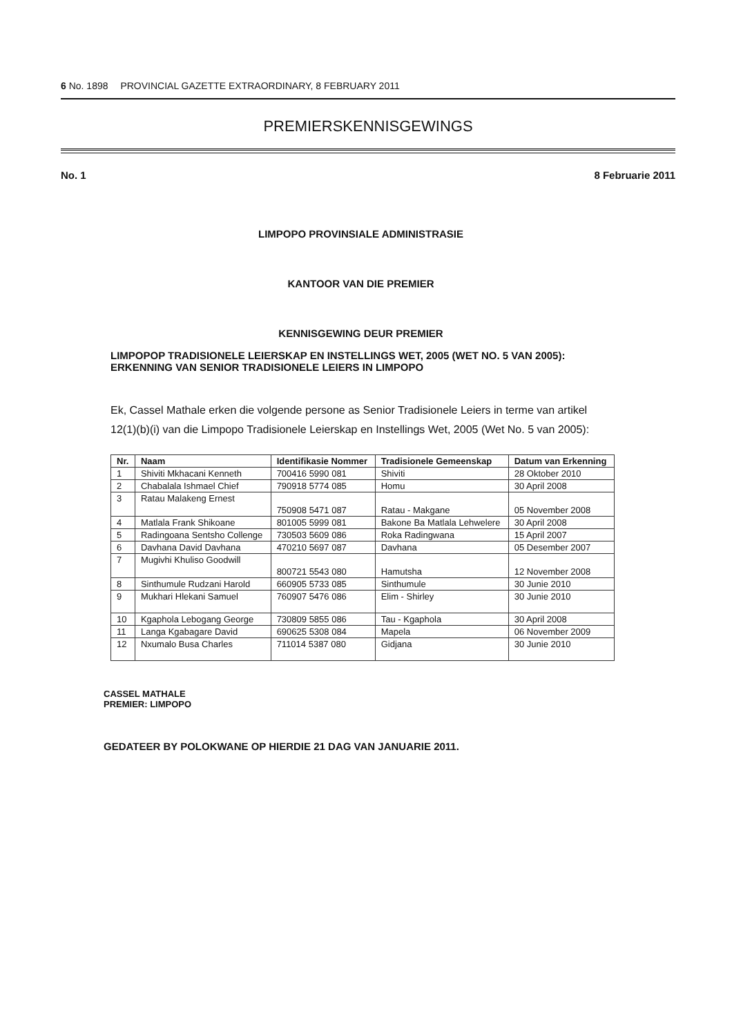6 No. 1898 PROVINCIAL GAZETTE EXTRAORDINARY, 8 FEBRUARY 2011
PREMIERSKENNISGEWINGS
No. 1 8 Februarie 2011
LIMPOPO PROVINSIALE ADMINISTRASIE
KANTOOR VAN DIE PREMIER
KENNISGEWING DEUR PREMIER
LIMPOPOP TRADISIONELE LEIERSKAP EN INSTELLINGS WET, 2005 (WET NO. 5 VAN 2005): ERKENNING VAN SENIOR TRADISIONELE LEIERS IN LIMPOPO
Ek, Cassel Mathale erken die volgende persone as Senior Tradisionele Leiers in terme van artikel 12(1)(b)(i) van die Limpopo Tradisionele Leierskap en Instellings Wet, 2005 (Wet No. 5 van 2005):
| Nr. | Naam | Identifikasie Nommer | Tradisionele Gemeenskap | Datum van Erkenning |
| --- | --- | --- | --- | --- |
| 1 | Shiviti Mkhacani Kenneth | 700416 5990 081 | Shiviti | 28 Oktober 2010 |
| 2 | Chabalala Ishmael Chief | 790918 5774 085 | Homu | 30 April 2008 |
| 3 | Ratau Malakeng Ernest | 750908 5471 087 | Ratau - Makgane | 05 November 2008 |
| 4 | Matlala Frank Shikoane | 801005 5999 081 | Bakone Ba Matlala Lehwelere | 30 April 2008 |
| 5 | Radingoana Sentsho Collenge | 730503 5609 086 | Roka Radingwana | 15 April 2007 |
| 6 | Davhana David Davhana | 470210 5697 087 | Davhana | 05 Desember 2007 |
| 7 | Mugivhi Khuliso Goodwill | 800721 5543 080 | Hamutsha | 12 November 2008 |
| 8 | Sinthumule Rudzani Harold | 660905 5733 085 | Sinthumule | 30 Junie 2010 |
| 9 | Mukhari Hlekani Samuel | 760907 5476 086 | Elim - Shirley | 30 Junie 2010 |
| 10 | Kgaphola Lebogang George | 730809 5855 086 | Tau - Kgaphola | 30 April 2008 |
| 11 | Langa Kgabagare David | 690625 5308 084 | Mapela | 06 November 2009 |
| 12 | Nxumalo Busa Charles | 711014 5387 080 | Gidjana | 30 Junie 2010 |
CASSEL MATHALE
PREMIER: LIMPOPO
GEDATEER BY POLOKWANE OP HIERDIE 21 DAG VAN JANUARIE 2011.